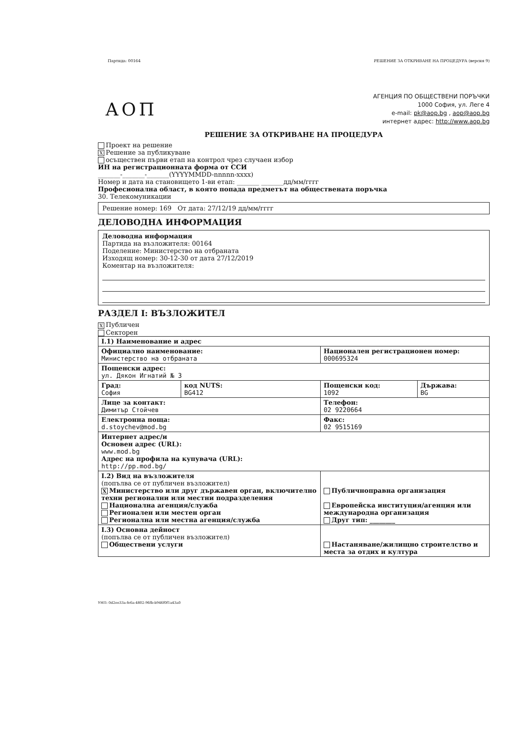Партида: 00164 РЕШЕНИЕ ЗА ОТКРИВАНЕ НА ПРОЦЕДУРА (версия 9)
АОП
АГЕНЦИЯ ПО ОБЩЕСТВЕНИ ПОРЪЧКИ
1000 София, ул. Леге 4
e-mail: pk@aop.bg , aop@aop.bg
интернет адрес: http://www.aop.bg
РЕШЕНИЕ ЗА ОТКРИВАНЕ НА ПРОЦЕДУРА
Проект на решение
X Решение за публикуване
осъществен първи етап на контрол чрез случаен избор
ИН на регистрационната форма от ССИ
_______-_______-_______(YYYYMMDD-nnnnn-xxxx)
Номер и дата на становището 1-ви етап: _______ _______дд/мм/гггг
Професионална област, в която попада предметът на обществената поръчка
30. Телекомуникации
Решение номер: 169 От дата: 27/12/19 дд/мм/гггг
ДЕЛОВОДНА ИНФОРМАЦИЯ
Деловодна информация
Партида на възложителя: 00164
Поделение: Министерство на отбраната
Изходящ номер: 30-12-30 от дата 27/12/2019
Коментар на възложителя:
РАЗДЕЛ I: ВЪЗЛОЖИТЕЛ
X Публичен
Секторен
| I.1) Наименование и адрес | | | |
| Официално наименование: Министерство на отбраната | | Национален регистрационен номер: 000695324 | |
| Пощенски адрес: ул. Дякон Игнатий № 3 | | | |
| Град: София | код NUTS: BG412 | Пощенски код: 1092 | Държава: BG |
| Лице за контакт: Димитър Стойчев | | Телефон: 02 9220664 | |
| Електронна поща: d.stoychev@mod.bg | | Факс: 02 9515169 | |
| Интернет адрес/и Основен адрес (URL): www.mod.bg Адрес на профила на купувача (URL): http://pp.mod.bg/ | | | |
| I.2) Вид на възложителя (попълва се от публичен възложител) X Министерство или друг държавен орган, включително техни регионални или местни подразделения Национална агенция/служба Регионален или местен орган Регионална или местна агенция/служба | | Публичноправна организация Европейска институция/агенция или международна организация Друг тип: ________ | |
| I.3) Основна дейност (попълва се от публичен възложител) Обществени услуги | | Настаняване/жилищно строителство и места за отдих и култура | |
УНП: 0d2ee33a-fe6a-4802-96fb-b946f0f1a43a0